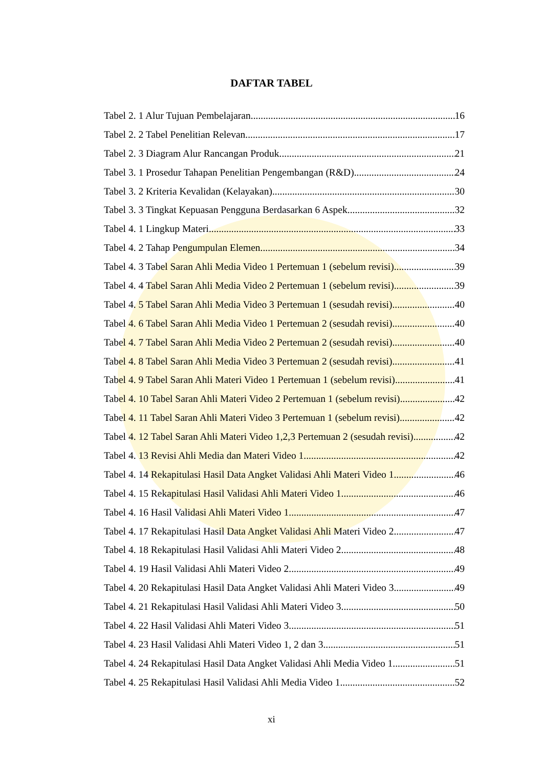DAFTAR TABEL
Tabel 2. 1 Alur Tujuan Pembelajaran 16
Tabel 2. 2 Tabel Penelitian Relevan 17
Tabel 2. 3 Diagram Alur Rancangan Produk 21
Tabel 3. 1 Prosedur Tahapan Penelitian Pengembangan (R&D) 24
Tabel 3. 2 Kriteria Kevalidan (Kelayakan) 30
Tabel 3. 3 Tingkat Kepuasan Pengguna Berdasarkan 6 Aspek 32
Tabel 4. 1 Lingkup Materi 33
Tabel 4. 2 Tahap Pengumpulan Elemen 34
Tabel 4. 3 Tabel Saran Ahli Media Video 1 Pertemuan 1 (sebelum revisi) 39
Tabel 4. 4 Tabel Saran Ahli Media Video 2 Pertemuan 1 (sebelum revisi) 39
Tabel 4. 5 Tabel Saran Ahli Media Video 3 Pertemuan 1 (sesudah revisi) 40
Tabel 4. 6 Tabel Saran Ahli Media Video 1 Pertemuan 2 (sesudah revisi) 40
Tabel 4. 7 Tabel Saran Ahli Media Video 2 Pertemuan 2 (sesudah revisi) 40
Tabel 4. 8 Tabel Saran Ahli Media Video 3 Pertemuan 2 (sesudah revisi) 41
Tabel 4. 9 Tabel Saran Ahli Materi Video 1 Pertemuan 1 (sebelum revisi) 41
Tabel 4. 10 Tabel Saran Ahli Materi Video 2 Pertemuan 1 (sebelum revisi) 42
Tabel 4. 11 Tabel Saran Ahli Materi Video 3 Pertemuan 1 (sebelum revisi) 42
Tabel 4. 12 Tabel Saran Ahli Materi Video 1,2,3 Pertemuan 2 (sesudah revisi) 42
Tabel 4. 13 Revisi Ahli Media dan Materi Video 1 42
Tabel 4. 14 Rekapitulasi Hasil Data Angket Validasi Ahli Materi Video 1 46
Tabel 4. 15 Rekapitulasi Hasil Validasi Ahli Materi Video 1 46
Tabel 4. 16 Hasil Validasi Ahli Materi Video 1 47
Tabel 4. 17 Rekapitulasi Hasil Data Angket Validasi Ahli Materi Video 2 47
Tabel 4. 18 Rekapitulasi Hasil Validasi Ahli Materi Video 2 48
Tabel 4. 19 Hasil Validasi Ahli Materi Video 2 49
Tabel 4. 20 Rekapitulasi Hasil Data Angket Validasi Ahli Materi Video 3 49
Tabel 4. 21 Rekapitulasi Hasil Validasi Ahli Materi Video 3 50
Tabel 4. 22 Hasil Validasi Ahli Materi Video 3 51
Tabel 4. 23 Hasil Validasi Ahli Materi Video 1, 2 dan 3 51
Tabel 4. 24 Rekapitulasi Hasil Data Angket Validasi Ahli Media Video 1 51
Tabel 4. 25 Rekapitulasi Hasil Validasi Ahli Media Video 1 52
xi